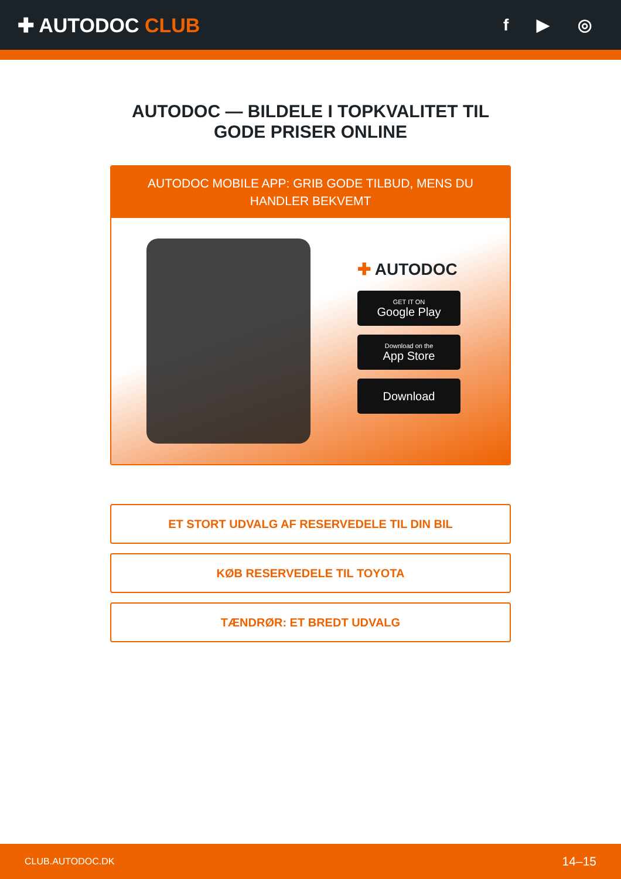✚ AUTODOC CLUB
f ▶ ◎
AUTODOC — BILDELE I TOPKVALITET TIL GODE PRISER ONLINE
AUTODOC MOBILE APP: GRIB GODE TILBUD, MENS DU HANDLER BEKVEMT
✚ AUTODOC
GET IT ON
Google Play
Download on the
App Store
Download
ET STORT UDVALG AF RESERVEDELE TIL DIN BIL
KØB RESERVEDELE TIL TOYOTA
TÆNDRØR: ET BREDT UDVALG
CLUB.AUTODOC.DK 14–15